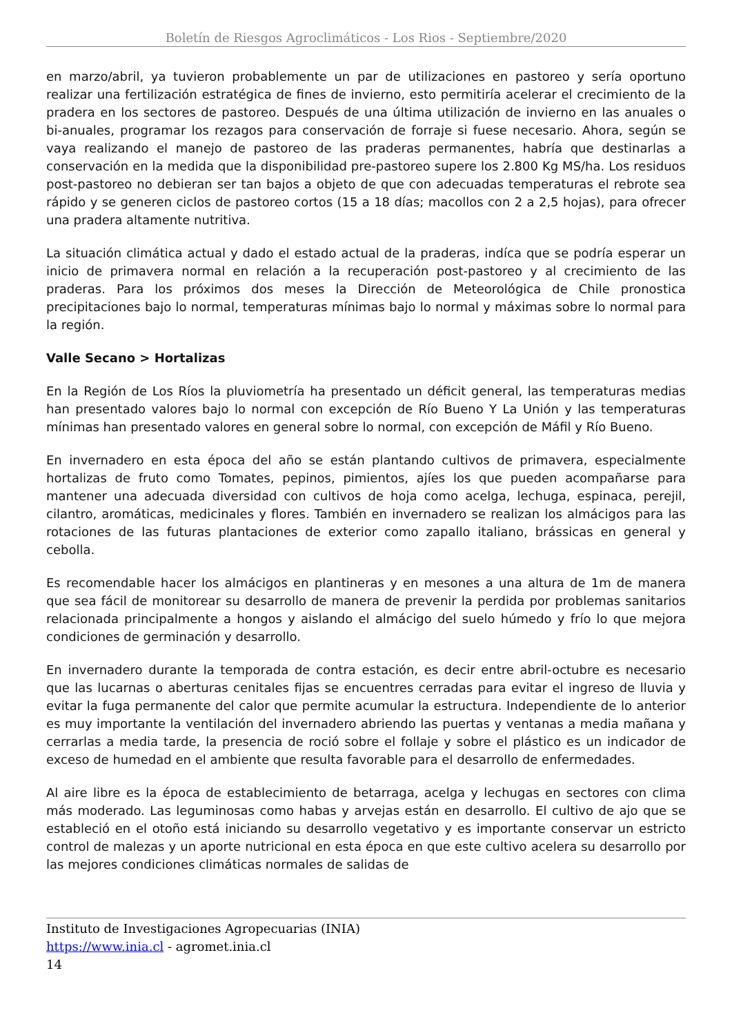Boletín de Riesgos Agroclimáticos - Los Rios - Septiembre/2020
en marzo/abril, ya tuvieron probablemente un par de utilizaciones en pastoreo y sería oportuno realizar una fertilización estratégica de fines de invierno, esto permitiría acelerar el crecimiento de la pradera en los sectores de pastoreo. Después de una última utilización de invierno en las anuales o bi-anuales, programar los rezagos para conservación de forraje si fuese necesario. Ahora, según se vaya realizando el manejo de pastoreo de las praderas permanentes, habría que destinarlas a conservación en la medida que la disponibilidad pre-pastoreo supere los 2.800 Kg MS/ha. Los residuos post-pastoreo no debieran ser tan bajos a objeto de que con adecuadas temperaturas el rebrote sea rápido y se generen ciclos de pastoreo cortos (15 a 18 días; macollos con 2 a 2,5 hojas), para ofrecer una pradera altamente nutritiva.
La situación climática actual y dado el estado actual de la praderas, indíca que se podría esperar un inicio de primavera normal en relación a la recuperación post-pastoreo y al crecimiento de las praderas. Para los próximos dos meses la Dirección de Meteorológica de Chile pronostica precipitaciones bajo lo normal, temperaturas mínimas bajo lo normal y máximas sobre lo normal para la región.
Valle Secano > Hortalizas
En la Región de Los Ríos la pluviometría ha presentado un déficit general, las temperaturas medias han presentado valores bajo lo normal con excepción de Río Bueno Y La Unión y las temperaturas mínimas han presentado valores en general sobre lo normal, con excepción de Máfil y Río Bueno.
En invernadero en esta época del año se están plantando cultivos de primavera, especialmente hortalizas de fruto como Tomates, pepinos, pimientos, ajíes los que pueden acompañarse para mantener una adecuada diversidad con cultivos de hoja como acelga, lechuga, espinaca, perejil, cilantro, aromáticas, medicinales y flores. También en invernadero se realizan los almácigos para las rotaciones de las futuras plantaciones de exterior como zapallo italiano, brássicas en general y cebolla.
Es recomendable hacer los almácigos en plantineras y en mesones a una altura de 1m de manera que sea fácil de monitorear su desarrollo de manera de prevenir la perdida por problemas sanitarios relacionada principalmente a hongos y aislando el almácigo del suelo húmedo y frío lo que mejora condiciones de germinación y desarrollo.
En invernadero durante la temporada de contra estación, es decir entre abril-octubre es necesario que las lucarnas o aberturas cenitales fijas se encuentres cerradas para evitar el ingreso de lluvia y evitar la fuga permanente del calor que permite acumular la estructura. Independiente de lo anterior es muy importante la ventilación del invernadero abriendo las puertas y ventanas a media mañana y cerrarlas a media tarde, la presencia de roció sobre el follaje y sobre el plástico es un indicador de exceso de humedad en el ambiente que resulta favorable para el desarrollo de enfermedades.
Al aire libre es la época de establecimiento de betarraga, acelga y lechugas en sectores con clima más moderado. Las leguminosas como habas y arvejas están en desarrollo. El cultivo de ajo que se estableció en el otoño está iniciando su desarrollo vegetativo y es importante conservar un estricto control de malezas y un aporte nutricional en esta época en que este cultivo acelera su desarrollo por las mejores condiciones climáticas normales de salidas de
Instituto de Investigaciones Agropecuarias (INIA)
https://www.inia.cl - agromet.inia.cl
14